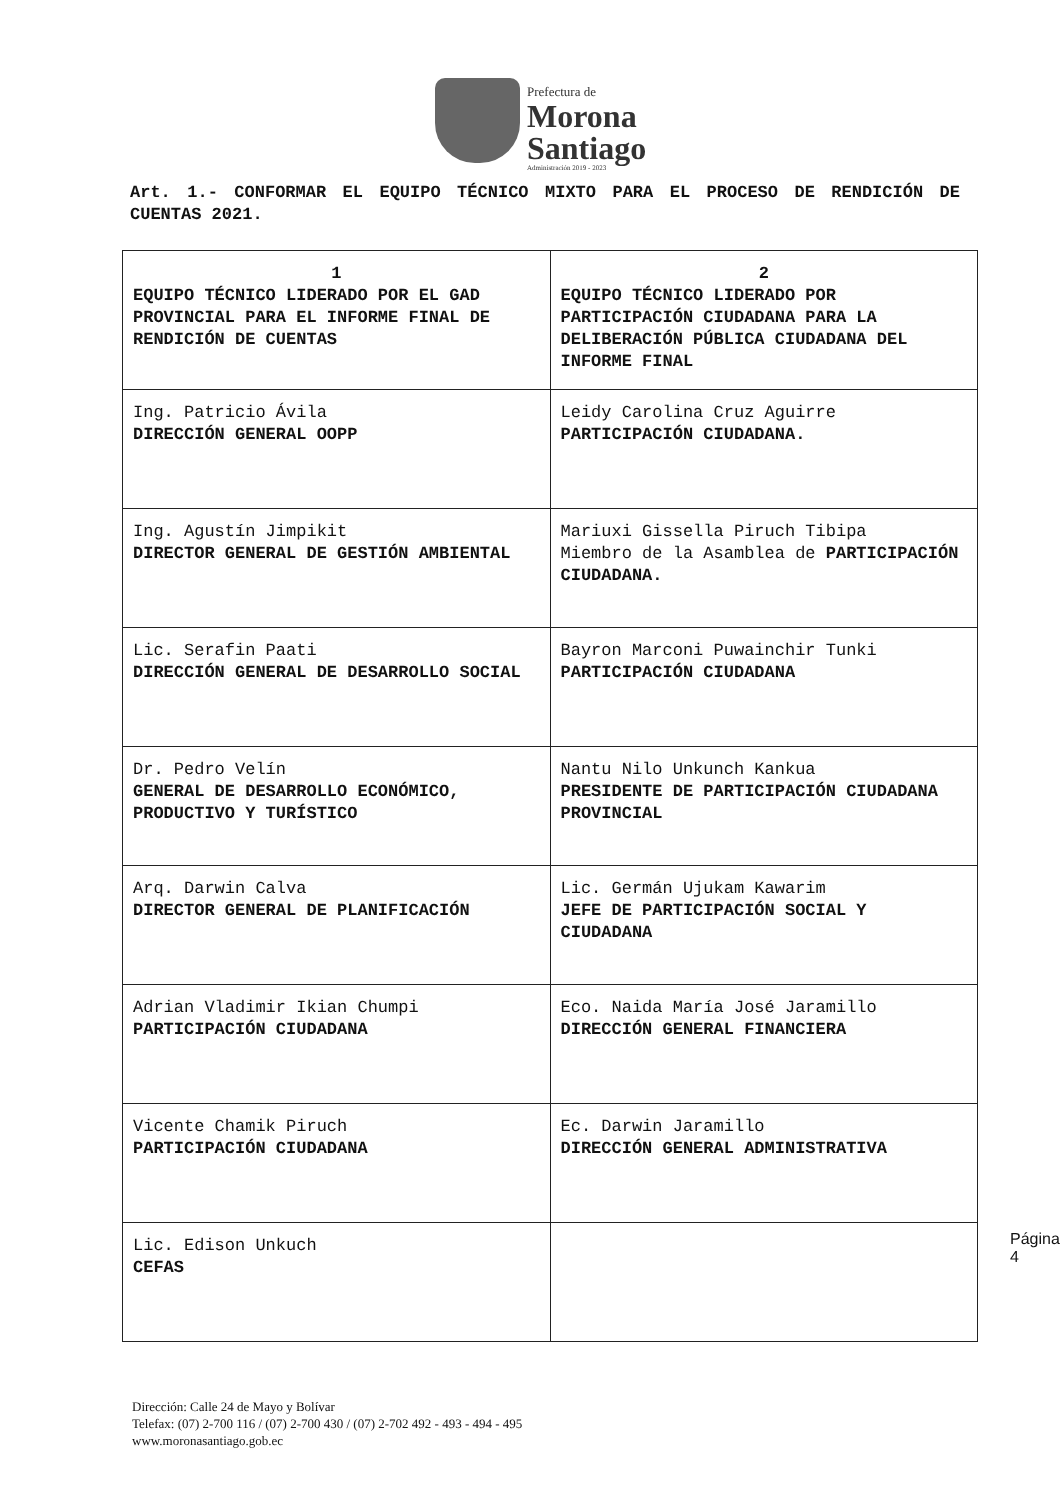Prefectura de
Morona
Santiago
Administración 2019 - 2023
Art. 1.- CONFORMAR EL EQUIPO TÉCNICO MIXTO PARA EL PROCESO DE RENDICIÓN DE CUENTAS 2021.
| 1 EQUIPO TÉCNICO LIDERADO POR EL GAD PROVINCIAL PARA EL INFORME FINAL DE RENDICIÓN DE CUENTAS | 2 EQUIPO TÉCNICO LIDERADO POR PARTICIPACIÓN CIUDADANA PARA LA DELIBERACIÓN PÚBLICA CIUDADANA DEL INFORME FINAL |
| --- | --- |
| Ing. Patricio Ávila DIRECCIÓN GENERAL OOPP | Leidy Carolina Cruz Aguirre PARTICIPACIÓN CIUDADANA. |
| Ing. Agustín Jimpikit DIRECTOR GENERAL DE GESTIÓN AMBIENTAL | Mariuxi Gissella Piruch Tibipa Miembro de la Asamblea de PARTICIPACIÓN CIUDADANA. |
| Lic. Serafin Paati DIRECCIÓN GENERAL DE DESARROLLO SOCIAL | Bayron Marconi Puwainchir Tunki PARTICIPACIÓN CIUDADANA |
| Dr. Pedro Velín GENERAL DE DESARROLLO ECONÓMICO, PRODUCTIVO Y TURÍSTICO | Nantu Nilo Unkunch Kankua PRESIDENTE DE PARTICIPACIÓN CIUDADANA PROVINCIAL |
| Arq. Darwin Calva DIRECTOR GENERAL DE PLANIFICACIÓN | Lic. Germán Ujukam Kawarim JEFE DE PARTICIPACIÓN SOCIAL Y CIUDADANA |
| Adrian Vladimir Ikian Chumpi PARTICIPACIÓN CIUDADANA | Eco. Naida María José Jaramillo DIRECCIÓN GENERAL FINANCIERA |
| Vicente Chamik Piruch PARTICIPACIÓN CIUDADANA | Ec. Darwin Jaramillo DIRECCIÓN GENERAL ADMINISTRATIVA |
| Lic. Edison Unkuch CEFAS | |
Página 4
Dirección: Calle 24 de Mayo y Bolívar
Telefax: (07) 2-700 116 / (07) 2-700 430 / (07) 2-702 492 - 493 - 494 - 495
www.moronasantiago.gob.ec